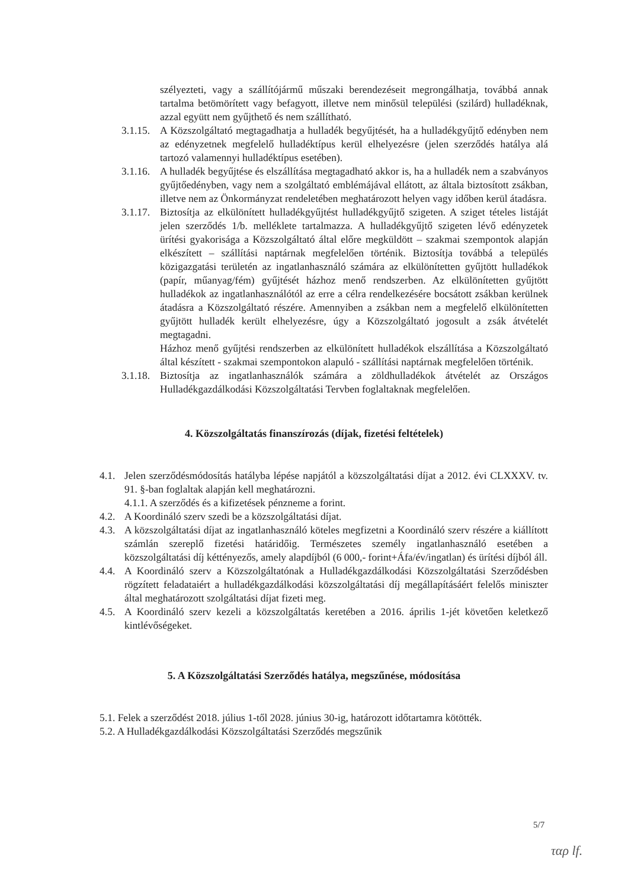szélyezteti, vagy a szállítójármű műszaki berendezéseit megrongálhatja, továbbá annak tartalma betömörített vagy befagyott, illetve nem minősül települési (szilárd) hulladéknak, azzal együtt nem gyűjthető és nem szállítható.
3.1.15. A Közszolgáltató megtagadhatja a hulladék begyűjtését, ha a hulladékgyűjtő edényben nem az edényzetnek megfelelő hulladéktípus kerül elhelyezésre (jelen szerződés hatálya alá tartozó valamennyi hulladéktípus esetében).
3.1.16. A hulladék begyűjtése és elszállítása megtagadható akkor is, ha a hulladék nem a szabványos gyűjtőedényben, vagy nem a szolgáltató emblémájával ellátott, az általa biztosított zsákban, illetve nem az Önkormányzat rendeletében meghatározott helyen vagy időben kerül átadásra.
3.1.17. Biztosítja az elkülönített hulladékgyűjtést hulladékgyűjtő szigeten. A sziget tételes listáját jelen szerződés 1/b. melléklete tartalmazza. A hulladékgyűjtő szigeten lévő edényzetek ürítési gyakorisága a Közszolgáltató által előre megküldött – szakmai szempontok alapján elkészített – szállítási naptárnak megfelelően történik. Biztosítja továbbá a település közigazgatási területén az ingatlanhasználó számára az elkülönítetten gyűjtött hulladékok (papír, műanyag/fém) gyűjtését házhoz menő rendszerben. Az elkülönítetten gyűjtött hulladékok az ingatlanhasználótól az erre a célra rendelkezésére bocsátott zsákban kerülnek átadásra a Közszolgáltató részére. Amennyiben a zsákban nem a megfelelő elkülönítetten gyűjtött hulladék került elhelyezésre, úgy a Közszolgáltató jogosult a zsák átvételét megtagadni.
Házhoz menő gyűjtési rendszerben az elkülönített hulladékok elszállítása a Közszolgáltató által készített - szakmai szempontokon alapuló - szállítási naptárnak megfelelően történik.
3.1.18. Biztosítja az ingatlanhasználók számára a zöldhulladékok átvételét az Országos Hulladékgazdálkodási Közszolgáltatási Tervben foglaltaknak megfelelően.
4. Közszolgáltatás finanszírozás (díjak, fizetési feltételek)
4.1. Jelen szerződésmódosítás hatályba lépése napjától a közszolgáltatási díjat a 2012. évi CLXXXV. tv. 91. §-ban foglaltak alapján kell meghatározni.
4.1.1. A szerződés és a kifizetések pénzneme a forint.
4.2. A Koordináló szerv szedi be a közszolgáltatási díjat.
4.3. A közszolgáltatási díjat az ingatlanhasználó köteles megfizetni a Koordináló szerv részére a kiállított számlán szereplő fizetési határidőig. Természetes személy ingatlanhasználó esetében a közszolgáltatási díj kéttényezős, amely alapdíjból (6 000,- forint+Áfa/év/ingatlan) és ürítési díjból áll.
4.4. A Koordináló szerv a Közszolgáltatónak a Hulladékgazdálkodási Közszolgáltatási Szerződésben rögzített feladataiért a hulladékgazdálkodási közszolgáltatási díj megállapításáért felelős miniszter által meghatározott szolgáltatási díjat fizeti meg.
4.5. A Koordináló szerv kezeli a közszolgáltatás keretében a 2016. április 1-jét követően keletkező kintlévőségeket.
5. A Közszolgáltatási Szerződés hatálya, megszűnése, módosítása
5.1. Felek a szerződést 2018. július 1-től 2028. június 30-ig, határozott időtartamra kötötték.
5.2. A Hulladékgazdálkodási Közszolgáltatási Szerződés megszűnik
5/7
ταρ lf.